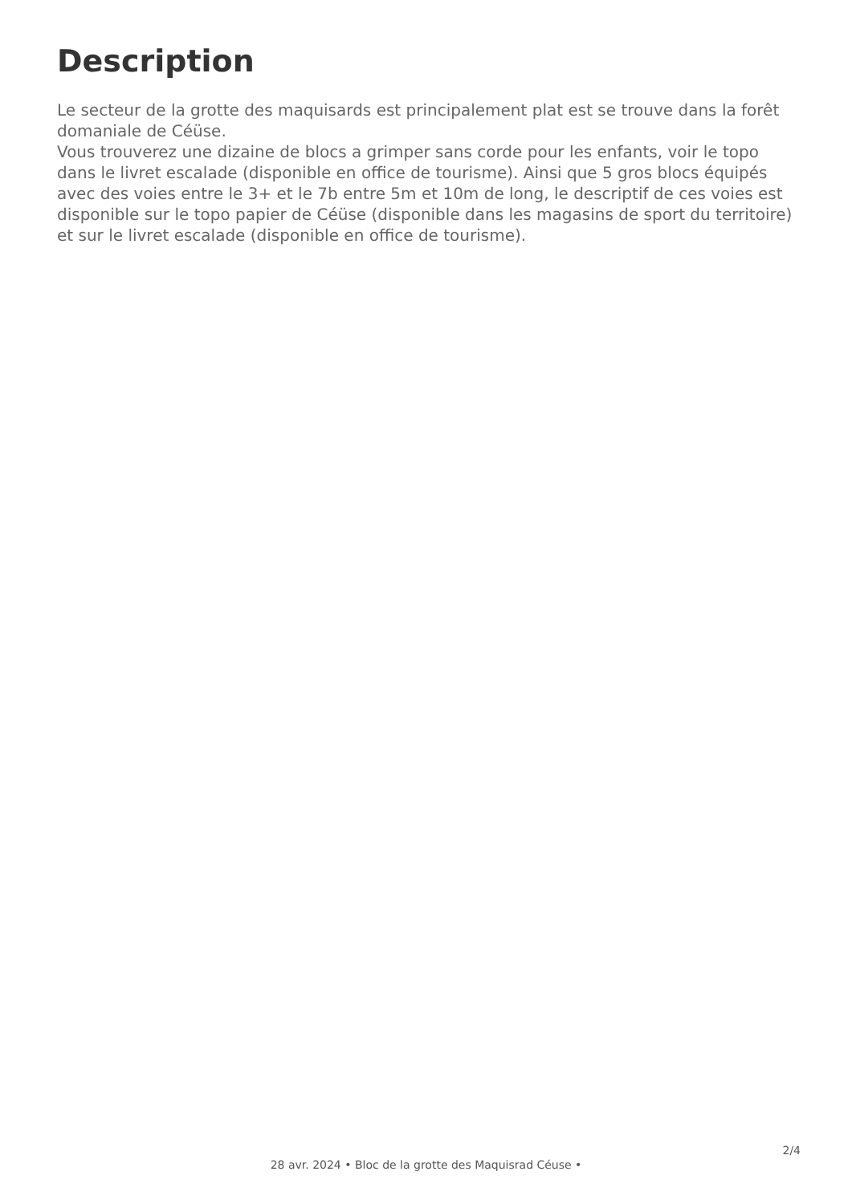Description
Le secteur de la grotte des maquisards est principalement plat est se trouve dans la forêt domaniale de Céüse.
Vous trouverez une dizaine de blocs a grimper sans corde pour les enfants, voir le topo dans le livret escalade (disponible en office de tourisme). Ainsi que 5 gros blocs équipés avec des voies entre le 3+ et le 7b entre 5m et 10m de long, le descriptif de ces voies est disponible sur le topo papier de Céüse (disponible dans les magasins de sport du territoire) et sur le livret escalade (disponible en office de tourisme).
2/4
28 avr. 2024 • Bloc de la grotte des Maquisrad Céuse •